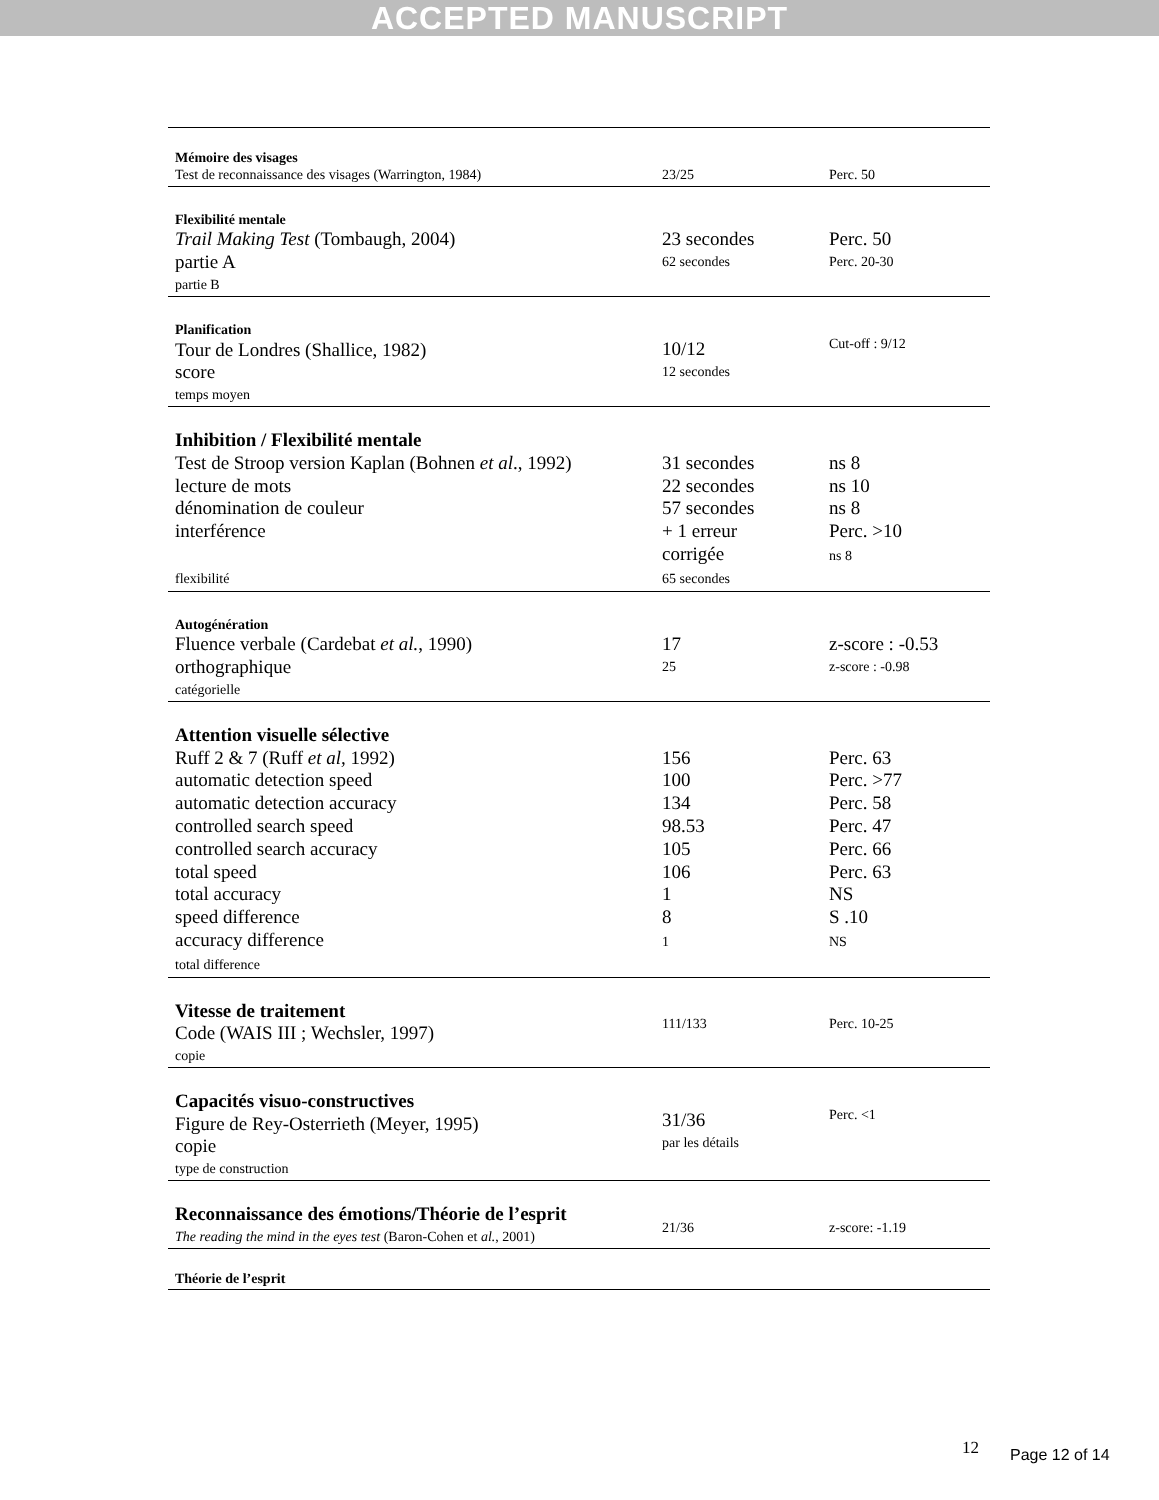ACCEPTED MANUSCRIPT
| Mémoire des visages Test de reconnaissance des visages (Warrington, 1984) | 23/25 | Perc. 50 |
| Flexibilité mentale Trail Making Test (Tombaugh, 2004) partie A partie B | 23 secondes 62 secondes | Perc. 50 Perc. 20-30 |
| Planification Tour de Londres (Shallice, 1982) score temps moyen | 10/12 12 secondes | Cut-off : 9/12 |
| Inhibition / Flexibilité mentale Test de Stroop version Kaplan (Bohnen et al ., 1992) lecture de mots dénomination de couleur interférence flexibilité | 31 secondes 22 secondes 57 secondes + 1 erreur corrigée 65 secondes | ns 8 ns 10 ns 8 Perc. >10 ns 8 |
| Autogénération Fluence verbale (Cardebat et al. , 1990) orthographique catégorielle | 17 25 | z-score : -0.53 z-score : -0.98 |
| Attention visuelle sélective Ruff 2 & 7 (Ruff et al, 1992) automatic detection speed automatic detection accuracy controlled search speed controlled search accuracy total speed total accuracy speed difference accuracy difference total difference | 156 100 134 98.53 105 106 1 8 1 | Perc. 63 Perc. >77 Perc. 58 Perc. 47 Perc. 66 Perc. 63 NS S .10 NS |
| Vitesse de traitement Code (WAIS III ; Wechsler, 1997) copie | 111/133 | Perc. 10-25 |
| Capacités visuo-constructives Figure de Rey-Osterrieth (Meyer, 1995) copie type de construction | 31/36 par les détails | Perc. <1 |
| Reconnaissance des émotions/Théorie de l’esprit The reading the mind in the eyes test (Baron-Cohen et al. , 2001) | 21/36 | z-score: -1.19 |
| Théorie de l’esprit | | |
12 Page 12 of 14